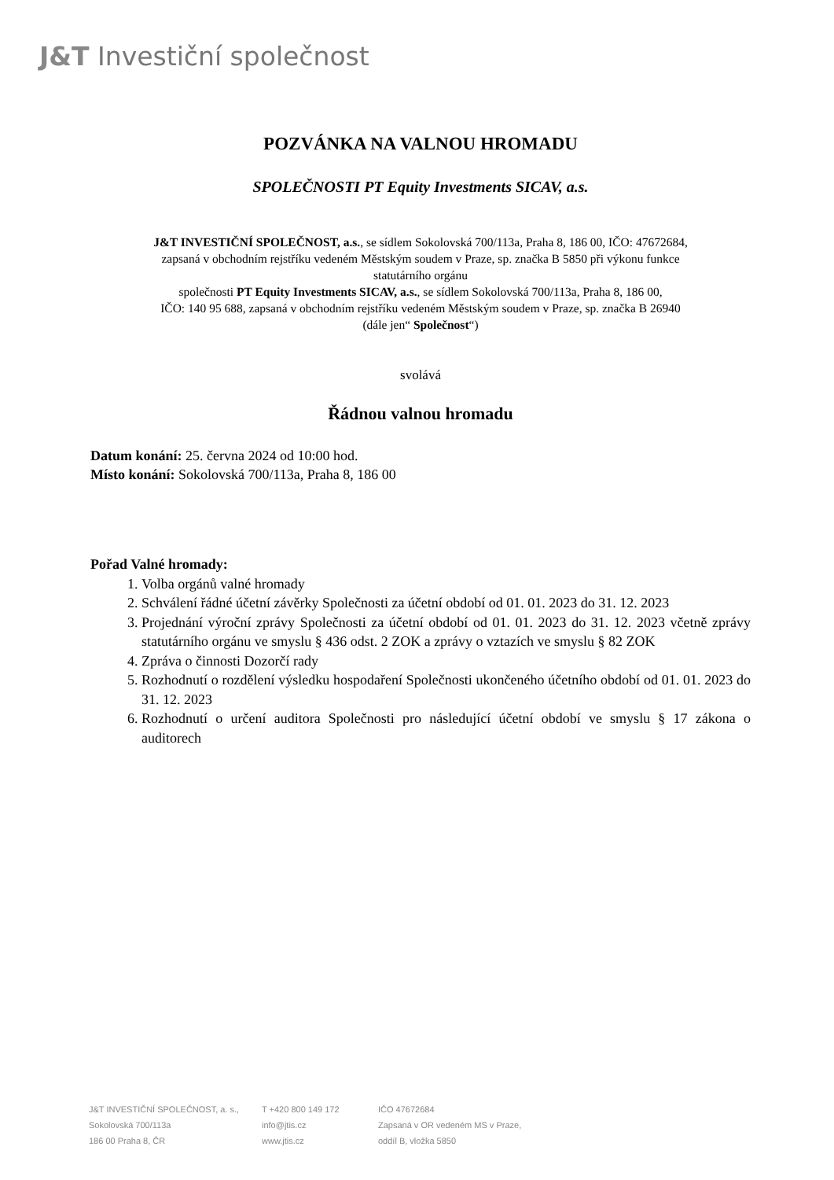J&T Investiční společnost
POZVÁNKA NA VALNOU HROMADU
SPOLEČNOSTI PT Equity Investments SICAV, a.s.
J&T INVESTIČNÍ SPOLEČNOST, a.s., se sídlem Sokolovská 700/113a, Praha 8, 186 00, IČO: 47672684,
zapsaná v obchodním rejstříku vedeném Městským soudem v Praze, sp. značka B 5850 při výkonu funkce
statutárního orgánu
společnosti PT Equity Investments SICAV, a.s., se sídlem Sokolovská 700/113a, Praha 8, 186 00,
IČO: 140 95 688, zapsaná v obchodním rejstříku vedeném Městským soudem v Praze, sp. značka B 26940
(dále jen“ Společnost“)
svolává
Řádnou valnou hromadu
Datum konání: 25. června 2024 od 10:00 hod.
Místo konání: Sokolovská 700/113a, Praha 8, 186 00
Pořad Valné hromady:
1. Volba orgánů valné hromady
2. Schválení řádné účetní závěrky Společnosti za účetní období od 01. 01. 2023 do 31. 12. 2023
3. Projednání výroční zprávy Společnosti za účetní období od 01. 01. 2023 do 31. 12. 2023 včetně zprávy statutárního orgánu ve smyslu § 436 odst. 2 ZOK a zprávy o vztazích ve smyslu § 82 ZOK
4. Zpráva o činnosti Dozorčí rady
5. Rozhodnutí o rozdělení výsledku hospodaření Společnosti ukončeného účetního období od 01. 01. 2023 do 31. 12. 2023
6. Rozhodnutí o určení auditora Společnosti pro následující účetní období ve smyslu § 17 zákona o auditorech
J&T INVESTIČNÍ SPOLEČNOST, a. s.,
Sokolovská 700/113a
186 00 Praha 8, ČR
T +420 800 149 172
info@jtis.cz
www.jtis.cz
IČO 47672684
Zapsaná v OR vedeném MS v Praze,
oddíl B, vložka 5850